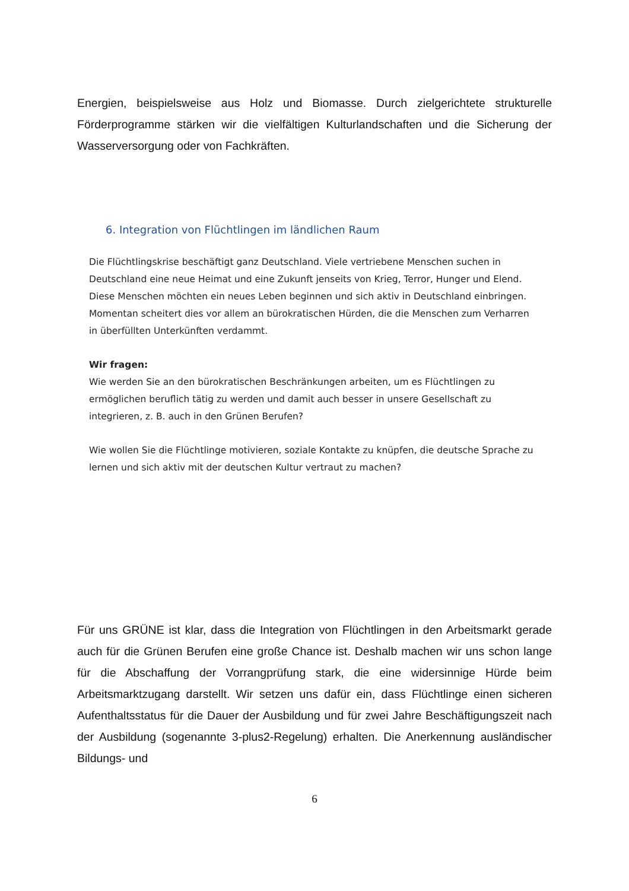Energien, beispielsweise aus Holz und Biomasse. Durch zielgerichtete strukturelle Förderprogramme stärken wir die vielfältigen Kulturlandschaften und die Sicherung der Wasserversorgung oder von Fachkräften.
6. Integration von Flüchtlingen im ländlichen Raum
Die Flüchtlingskrise beschäftigt ganz Deutschland. Viele vertriebene Menschen suchen in Deutschland eine neue Heimat und eine Zukunft jenseits von Krieg, Terror, Hunger und Elend. Diese Menschen möchten ein neues Leben beginnen und sich aktiv in Deutschland einbringen. Momentan scheitert dies vor allem an bürokratischen Hürden, die die Menschen zum Verharren in überfüllten Unterkünften verdammt.
Wir fragen:
Wie werden Sie an den bürokratischen Beschränkungen arbeiten, um es Flüchtlingen zu ermöglichen beruflich tätig zu werden und damit auch besser in unsere Gesellschaft zu integrieren, z. B. auch in den Grünen Berufen?
Wie wollen Sie die Flüchtlinge motivieren, soziale Kontakte zu knüpfen, die deutsche Sprache zu lernen und sich aktiv mit der deutschen Kultur vertraut zu machen?
Für uns GRÜNE ist klar, dass die Integration von Flüchtlingen in den Arbeitsmarkt gerade auch für die Grünen Berufen eine große Chance ist. Deshalb machen wir uns schon lange für die Abschaffung der Vorrangprüfung stark, die eine widersinnige Hürde beim Arbeitsmarktzugang darstellt. Wir setzen uns dafür ein, dass Flüchtlinge einen sicheren Aufenthaltsstatus für die Dauer der Ausbildung und für zwei Jahre Beschäftigungszeit nach der Ausbildung (sogenannte 3-plus2-Regelung) erhalten. Die Anerkennung ausländischer Bildungs- und
6